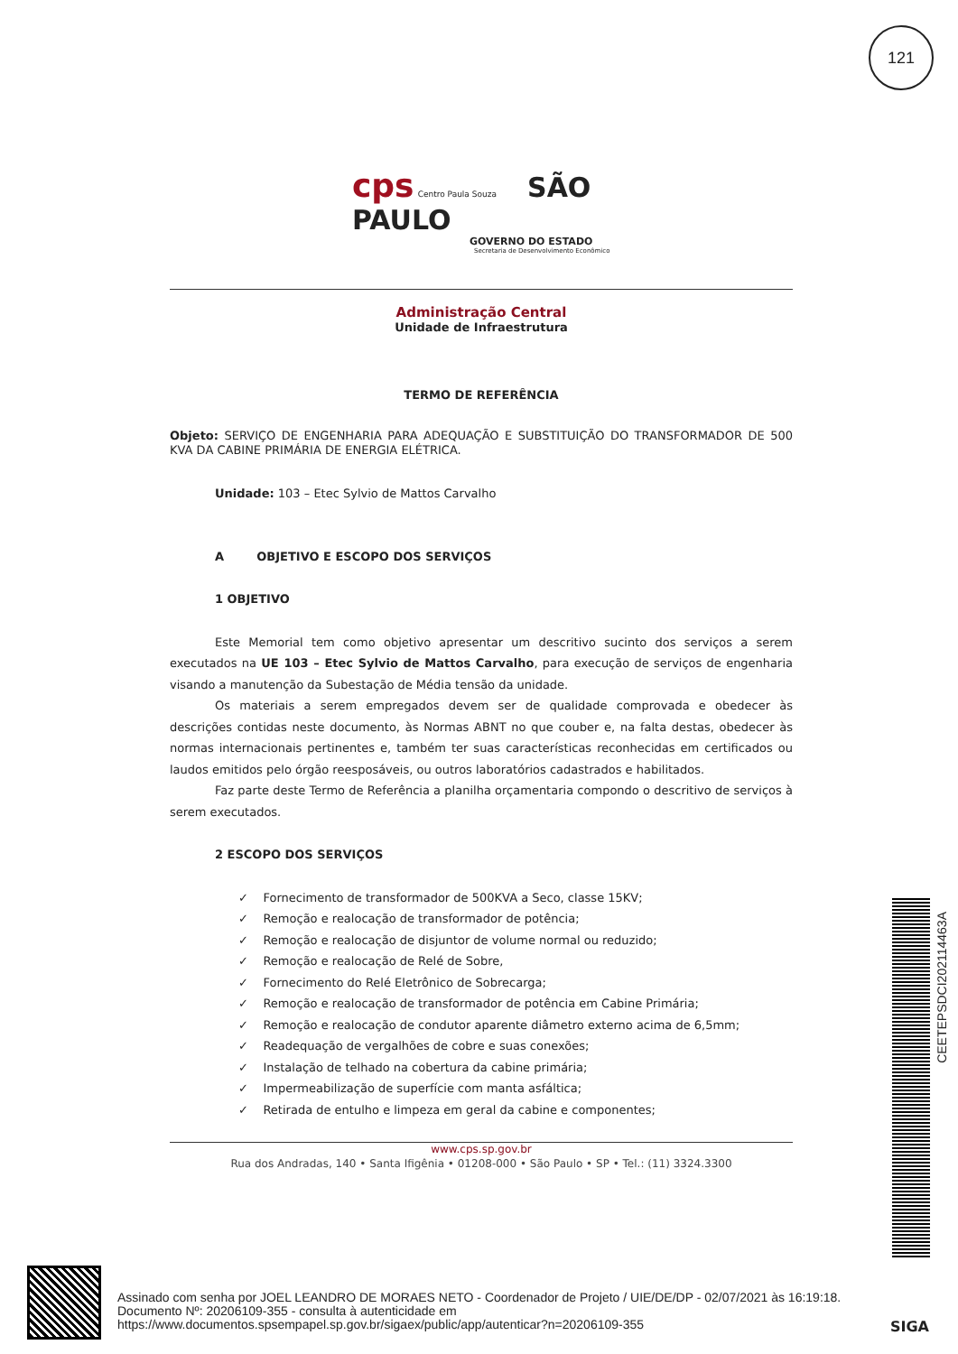121
cps Centro Paula Souza SÃO PAULO
GOVERNO DO ESTADO
Secretaria de Desenvolvimento Econômico
Administração Central
Unidade de Infraestrutura
TERMO DE REFERÊNCIA
Objeto: SERVIÇO DE ENGENHARIA PARA ADEQUAÇÃO E SUBSTITUIÇÃO DO TRANSFORMADOR DE 500 KVA DA CABINE PRIMÁRIA DE ENERGIA ELÉTRICA.
Unidade: 103 – Etec Sylvio de Mattos Carvalho
A OBJETIVO E ESCOPO DOS SERVIÇOS
1 OBJETIVO
Este Memorial tem como objetivo apresentar um descritivo sucinto dos serviços a serem executados na UE 103 – Etec Sylvio de Mattos Carvalho, para execução de serviços de engenharia visando a manutenção da Subestação de Média tensão da unidade.
Os materiais a serem empregados devem ser de qualidade comprovada e obedecer às descrições contidas neste documento, às Normas ABNT no que couber e, na falta destas, obedecer às normas internacionais pertinentes e, também ter suas características reconhecidas em certificados ou laudos emitidos pelo órgão reesposáveis, ou outros laboratórios cadastrados e habilitados.
Faz parte deste Termo de Referência a planilha orçamentaria compondo o descritivo de serviços à serem executados.
2 ESCOPO DOS SERVIÇOS
✓ Fornecimento de transformador de 500KVA a Seco, classe 15KV;
✓ Remoção e realocação de transformador de potência;
✓ Remoção e realocação de disjuntor de volume normal ou reduzido;
✓ Remoção e realocação de Relé de Sobre,
✓ Fornecimento do Relé Eletrônico de Sobrecarga;
✓ Remoção e realocação de transformador de potência em Cabine Primária;
✓ Remoção e realocação de condutor aparente diâmetro externo acima de 6,5mm;
✓ Readequação de vergalhões de cobre e suas conexões;
✓ Instalação de telhado na cobertura da cabine primária;
✓ Impermeabilização de superfície com manta asfáltica;
✓ Retirada de entulho e limpeza em geral da cabine e componentes;
www.cps.sp.gov.br
Rua dos Andradas, 140 • Santa Ifigênia • 01208-000 • São Paulo • SP • Tel.: (11) 3324.3300
CEETEPSDCI202114463A
Assinado com senha por JOEL LEANDRO DE MORAES NETO - Coordenador de Projeto / UIE/DE/DP - 02/07/2021 às 16:19:18.
Documento Nº: 20206109-355 - consulta à autenticidade em
https://www.documentos.spsempapel.sp.gov.br/sigaex/public/app/autenticar?n=20206109-355
SIGA